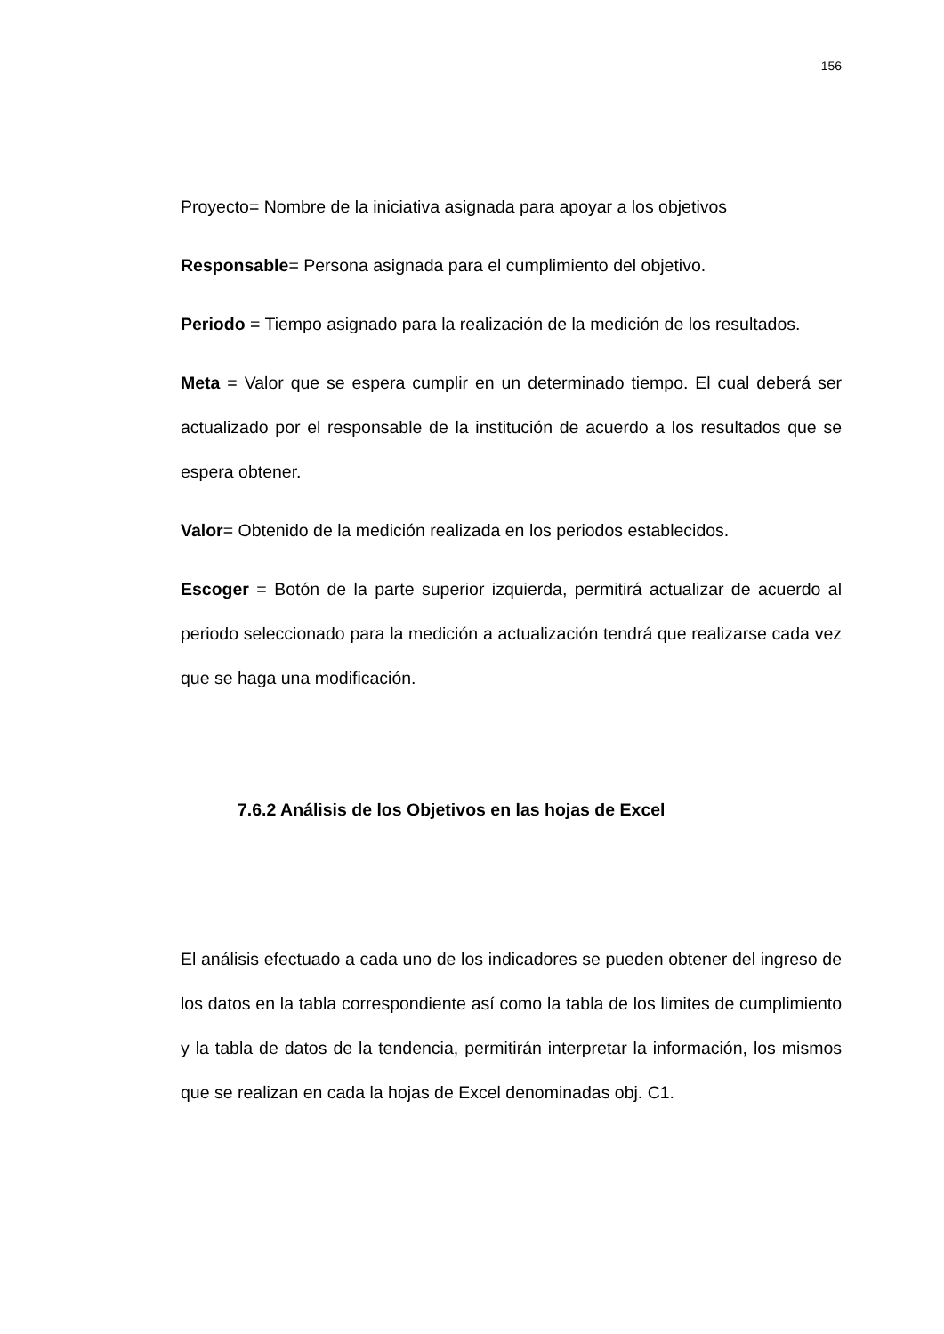156
Proyecto= Nombre de la iniciativa asignada para apoyar a los objetivos
Responsable= Persona asignada para el cumplimiento del objetivo.
Periodo = Tiempo asignado para la realización de la medición de los resultados.
Meta = Valor que se espera cumplir en un determinado tiempo. El cual deberá ser actualizado por el responsable de la institución de acuerdo a los resultados que se espera obtener.
Valor= Obtenido de la medición realizada en los periodos establecidos.
Escoger = Botón de la parte superior izquierda, permitirá actualizar de acuerdo al periodo seleccionado para la medición a actualización tendrá que realizarse cada vez que se haga una modificación.
7.6.2 Análisis de los Objetivos en las hojas de Excel
El análisis efectuado a cada uno de los indicadores se pueden obtener del ingreso de los datos en la tabla correspondiente así como la tabla de los limites de cumplimiento y la tabla de datos de la tendencia, permitirán interpretar la información, los mismos que se realizan en cada la hojas de Excel denominadas obj. C1.